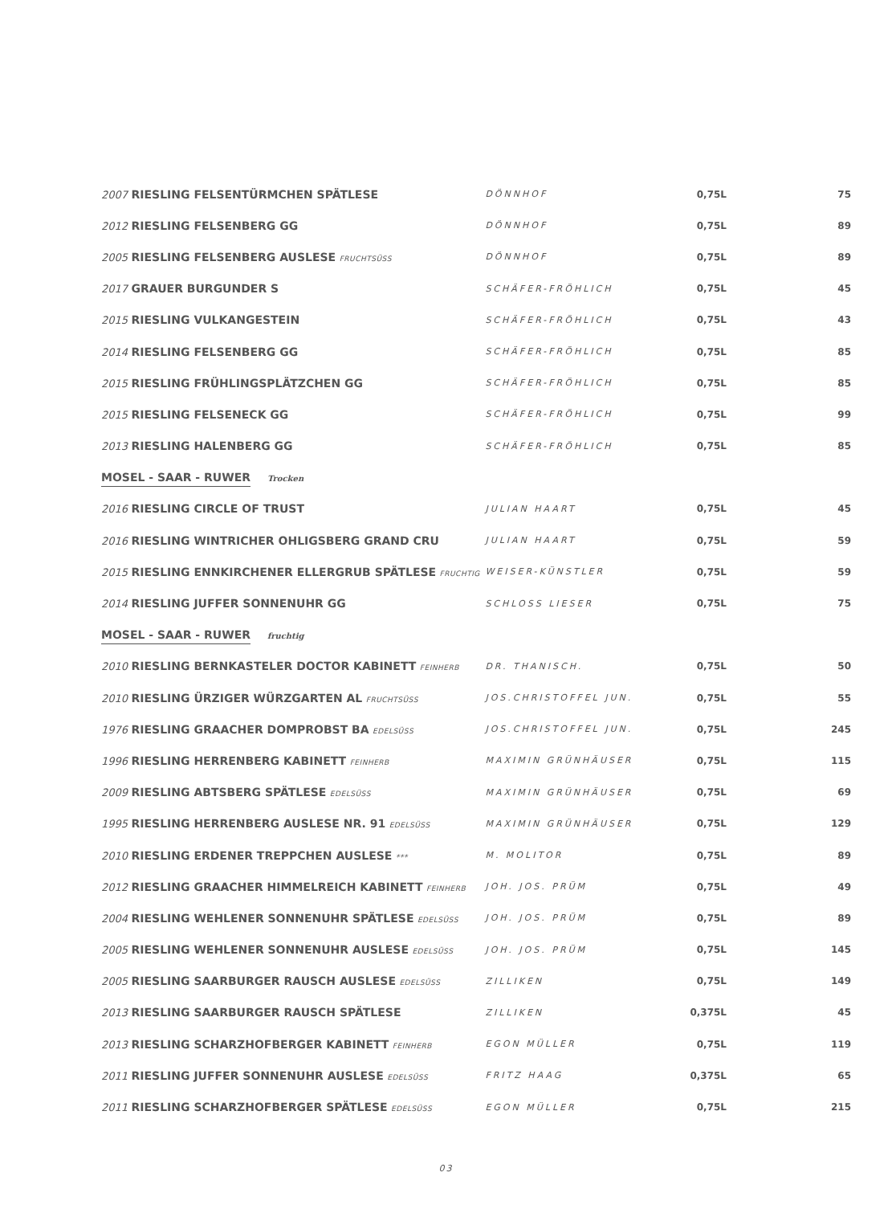| 2007 RIESLING FELSENTÜRMCHEN SPÄTLESE | DÖNNHOF | 0,75L | 75 |
| 2012 RIESLING FELSENBERG GG | DÖNNHOF | 0,75L | 89 |
| 2005 RIESLING FELSENBERG AUSLESE FRUCHTSÜSS | DÖNNHOF | 0,75L | 89 |
| 2017 GRAUER BURGUNDER S | SCHÄFER-FRÖHLICH | 0,75L | 45 |
| 2015 RIESLING VULKANGESTEIN | SCHÄFER-FRÖHLICH | 0,75L | 43 |
| 2014 RIESLING FELSENBERG GG | SCHÄFER-FRÖHLICH | 0,75L | 85 |
| 2015 RIESLING FRÜHLINGSPLÄTZCHEN GG | SCHÄFER-FRÖHLICH | 0,75L | 85 |
| 2015 RIESLING FELSENECK GG | SCHÄFER-FRÖHLICH | 0,75L | 99 |
| 2013 RIESLING HALENBERG GG | SCHÄFER-FRÖHLICH | 0,75L | 85 |
| MOSEL - SAAR - RUWER Trocken | | | |
| 2016 RIESLING CIRCLE OF TRUST | JULIAN HAART | 0,75L | 45 |
| 2016 RIESLING WINTRICHER OHLIGSBERG GRAND CRU | JULIAN HAART | 0,75L | 59 |
| 2015 RIESLING ENNKIRCHENER ELLERGRUB SPÄTLESE FRUCHTIG | WEISER-KÜNSTLER | 0,75L | 59 |
| 2014 RIESLING JUFFER SONNENUHR GG | SCHLOSS LIESER | 0,75L | 75 |
| MOSEL - SAAR - RUWER fruchtig | | | |
| 2010 RIESLING BERNKASTELER DOCTOR KABINETT FEINHERB | DR. THANISCH. | 0,75L | 50 |
| 2010 RIESLING ÜRZIGER WÜRZGARTEN AL FRUCHTSÜSS | JOS.CHRISTOFFEL JUN. | 0,75L | 55 |
| 1976 RIESLING GRAACHER DOMPROBST BA EDELSÜSS | JOS.CHRISTOFFEL JUN. | 0,75L | 245 |
| 1996 RIESLING HERRENBERG KABINETT FEINHERB | MAXIMIN GRÜNHÄUSER | 0,75L | 115 |
| 2009 RIESLING ABTSBERG SPÄTLESE EDELSÜSS | MAXIMIN GRÜNHÄUSER | 0,75L | 69 |
| 1995 RIESLING HERRENBERG AUSLESE NR. 91 EDELSÜSS | MAXIMIN GRÜNHÄUSER | 0,75L | 129 |
| 2010 RIESLING ERDENER TREPPCHEN AUSLESE *** | M. MOLITOR | 0,75L | 89 |
| 2012 RIESLING GRAACHER HIMMELREICH KABINETT FEINHERB | JOH. JOS. PRÜM | 0,75L | 49 |
| 2004 RIESLING WEHLENER SONNENUHR SPÄTLESE EDELSÜSS | JOH. JOS. PRÜM | 0,75L | 89 |
| 2005 RIESLING WEHLENER SONNENUHR AUSLESE EDELSÜSS | JOH. JOS. PRÜM | 0,75L | 145 |
| 2005 RIESLING SAARBURGER RAUSCH AUSLESE EDELSÜSS | ZILLIKEN | 0,75L | 149 |
| 2013 RIESLING SAARBURGER RAUSCH SPÄTLESE | ZILLIKEN | 0,375L | 45 |
| 2013 RIESLING SCHARZHOFBERGER KABINETT FEINHERB | EGON MÜLLER | 0,75L | 119 |
| 2011 RIESLING JUFFER SONNENUHR AUSLESE EDELSÜSS | FRITZ HAAG | 0,375L | 65 |
| 2011 RIESLING SCHARZHOFBERGER SPÄTLESE EDELSÜSS | EGON MÜLLER | 0,75L | 215 |
03